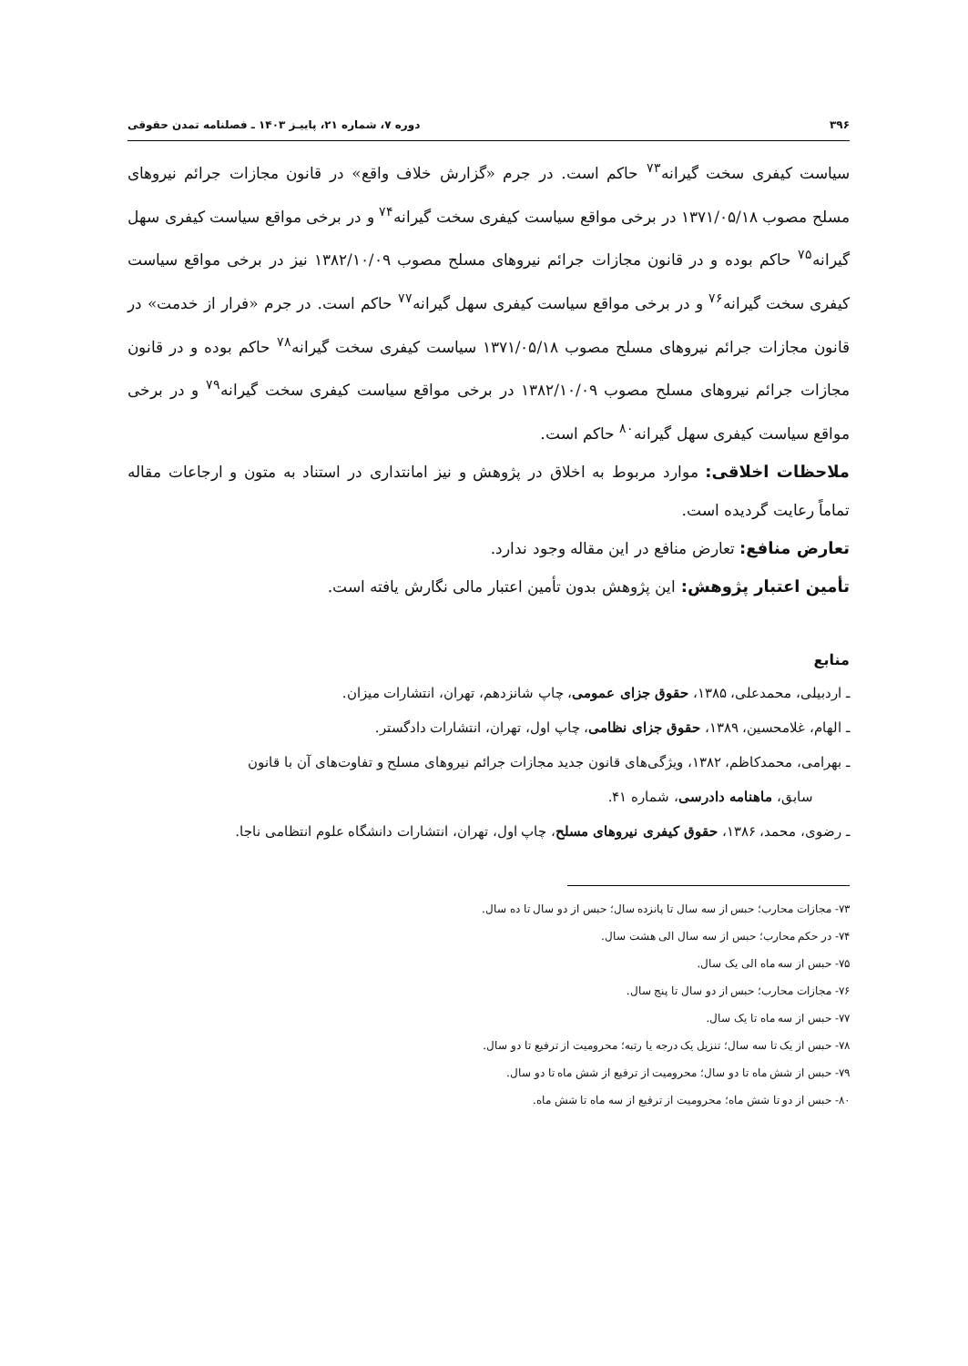۳۹۶ دوره ۷، شماره ۲۱، پاییـز ۱۴۰۳ ـ فصلنامه تمدن حقوقی
سیاست کیفری سخت گیرانه<sup>۷۳</sup> حاکم است. در جرم «گزارش خلاف واقع» در قانون مجازات جرائم نیروهای مسلح مصوب ۱۳۷۱/۰۵/۱۸ در برخی مواقع سیاست کیفری سخت گیرانه<sup>۷۴</sup> و در برخی مواقع سیاست کیفری سهل گیرانه<sup>۷۵</sup> حاکم بوده و در قانون مجازات جرائم نیروهای مسلح مصوب ۱۳۸۲/۱۰/۰۹ نیز در برخی مواقع سیاست کیفری سخت گیرانه<sup>۷۶</sup> و در برخی مواقع سیاست کیفری سهل گیرانه<sup>۷۷</sup> حاکم است. در جرم «فرار از خدمت» در قانون مجازات جرائم نیروهای مسلح مصوب ۱۳۷۱/۰۵/۱۸ سیاست کیفری سخت گیرانه<sup>۷۸</sup> حاکم بوده و در قانون مجازات جرائم نیروهای مسلح مصوب ۱۳۸۲/۱۰/۰۹ در برخی مواقع سیاست کیفری سخت گیرانه<sup>۷۹</sup> و در برخی مواقع سیاست کیفری سهل گیرانه<sup>۸۰</sup> حاکم است.
ملاحظات اخلاقی: موارد مربوط به اخلاق در پژوهش و نیز امانتداری در استناد به متون و ارجاعات مقاله تماماً رعایت گردیده است.
تعارض منافع: تعارض منافع در این مقاله وجود ندارد.
تأمین اعتبار پژوهش: این پژوهش بدون تأمین اعتبار مالی نگارش یافته است.
منابع
ـ اردبیلی، محمدعلی، ۱۳۸۵، حقوق جزای عمومی، چاپ شانزدهم، تهران، انتشارات میزان.
ـ الهام، غلامحسین، ۱۳۸۹، حقوق جزای نظامی، چاپ اول، تهران، انتشارات دادگستر.
ـ بهرامی، محمدکاظم، ۱۳۸۲، ویژگی‌های قانون جدید مجازات جرائم نیروهای مسلح و تفاوت‌های آن با قانون
سابق، ماهنامه دادرسی، شماره ۴۱.
ـ رضوی، محمد، ۱۳۸۶، حقوق کیفری نیروهای مسلح، چاپ اول، تهران، انتشارات دانشگاه علوم انتظامی ناجا.
۷۳- مجازات محارب؛ حبس از سه سال تا پانزده سال؛ حبس از دو سال تا ده سال.
۷۴- در حکم محارب؛ حبس از سه سال الی هشت سال.
۷۵- حبس از سه ماه الی یک سال.
۷۶- مجازات محارب؛ حبس از دو سال تا پنج سال.
۷۷- حبس از سه ماه تا یک سال.
۷۸- حبس از یک تا سه سال؛ تنزیل یک درجه یا رتبه؛ محرومیت از ترفیع تا دو سال.
۷۹- حبس از شش ماه تا دو سال؛ محرومیت از ترفیع از شش ماه تا دو سال.
۸۰- حبس از دو تا شش ماه؛ محرومیت از ترفیع از سه ماه تا شش ماه.